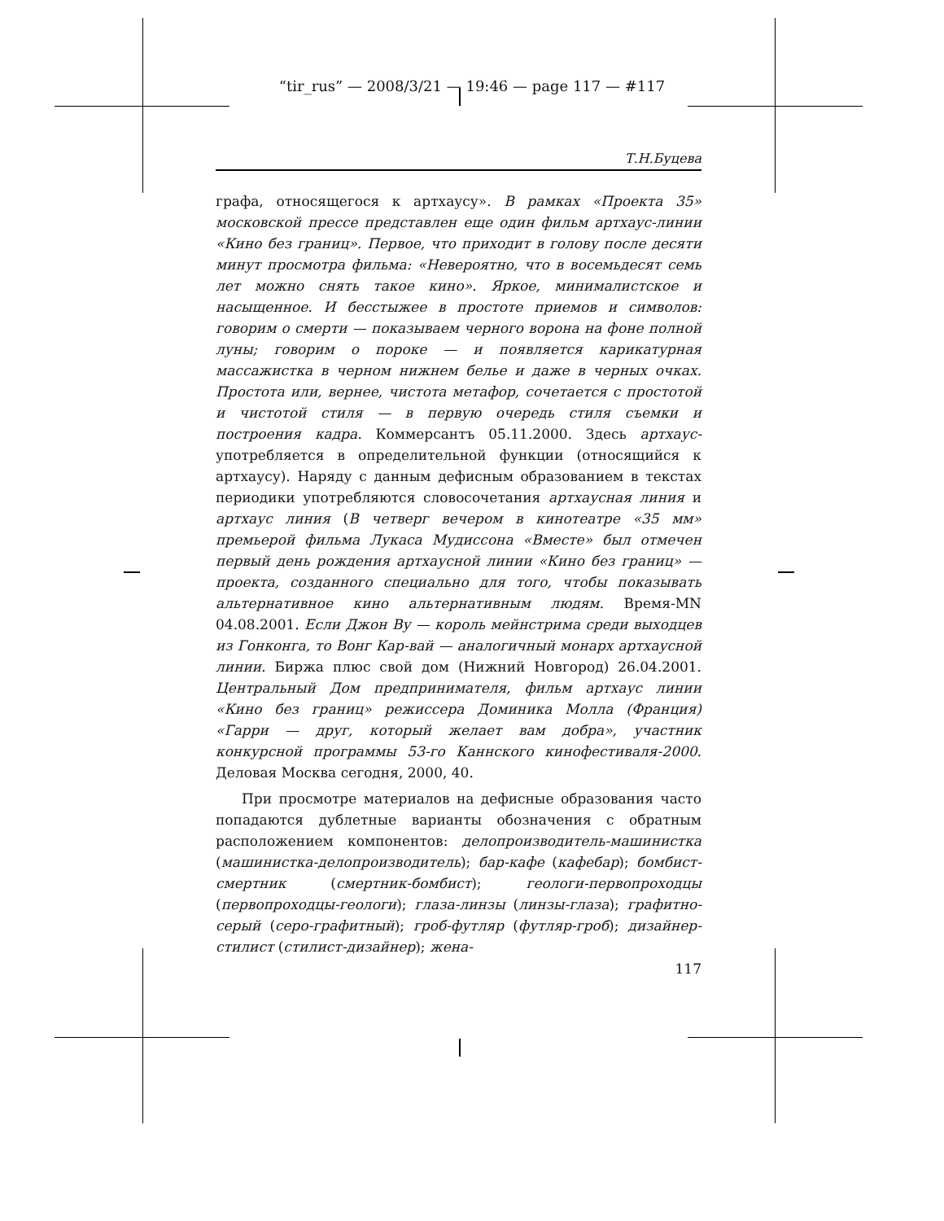“tir_rus” — 2008/3/21 — 19:46 — page 117 — #117
Т.Н.Буцева
графа, относящегося к артхаусу». В рамках «Проекта 35» московской прессе представлен еще один фильм артхаус-линии «Кино без границ». Первое, что приходит в голову после десяти минут просмотра фильма: «Невероятно, что в восемьдесят семь лет можно снять такое кино». Яркое, минималистское и насыщенное. И бесстыжее в простоте приемов и символов: говорим о смерти — показываем черного ворона на фоне полной луны; говорим о пороке — и появляется карикатурная массажистка в черном нижнем белье и даже в черных очках. Простота или, вернее, чистота метафор, сочетается с простотой и чистотой стиля — в первую очередь стиля съемки и построения кадра. Коммерсантъ 05.11.2000. Здесь артхаус- употребляется в определительной функции (относящийся к артхаусу). Наряду с данным дефисным образованием в текстах периодики употребляются словосочетания артхаусная линия и артхаус линия (В четверг вечером в кинотеатре «35 мм» премьерой фильма Лукаса Мудиссона «Вместе» был отмечен первый день рождения артхаусной линии «Кино без границ» — проекта, созданного специально для того, чтобы показывать альтернативное кино альтернативным людям. Время-MN 04.08.2001. Если Джон Ву — король мейнстрима среди выходцев из Гонконга, то Вонг Кар-вай — аналогичный монарх артхаусной линии. Биржа плюс свой дом (Нижний Новгород) 26.04.2001. Центральный Дом предпринимателя, фильм артхаус линии «Кино без границ» режиссера Доминика Молла (Франция) «Гарри — друг, который желает вам добра», участник конкурсной программы 53-го Каннского кинофестиваля-2000. Деловая Москва сегодня, 2000, 40.
При просмотре материалов на дефисные образования часто попадаются дублетные варианты обозначения с обратным расположением компонентов: делопроизводитель-машинистка (машинистка-делопроизводитель); бар-кафе (кафебар); бомбист-смертник (смертник-бомбист); геологи-первопроходцы (первопроходцы-геологи); глаза-линзы (линзы-глаза); графитно-серый (серо-графитный); гроб-футляр (футляр-гроб); дизайнер-стилист (стилист-дизайнер); жена-
117